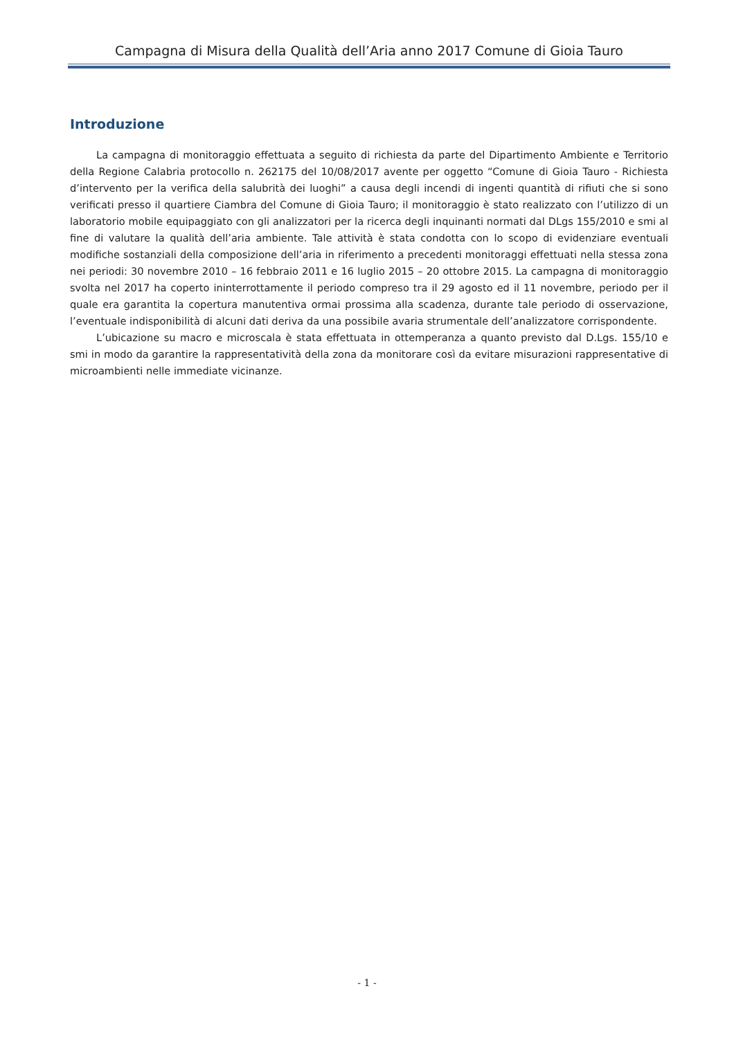Campagna di Misura della Qualità dell’Aria anno 2017 Comune di Gioia Tauro
Introduzione
La campagna di monitoraggio effettuata a seguito di richiesta da parte del Dipartimento Ambiente e Territorio della Regione Calabria protocollo n. 262175 del 10/08/2017 avente per oggetto “Comune di Gioia Tauro - Richiesta d’intervento per la verifica della salubrità dei luoghi” a causa degli incendi di ingenti quantità di rifiuti che si sono verificati presso il quartiere Ciambra del Comune di Gioia Tauro; il monitoraggio è stato realizzato con l’utilizzo di un laboratorio mobile equipaggiato con gli analizzatori per la ricerca degli inquinanti normati dal DLgs 155/2010 e smi al fine di valutare la qualità dell’aria ambiente. Tale attività è stata condotta con lo scopo di evidenziare eventuali modifiche sostanziali della composizione dell’aria in riferimento a precedenti monitoraggi effettuati nella stessa zona nei periodi: 30 novembre 2010 – 16 febbraio 2011 e 16 luglio 2015 – 20 ottobre 2015. La campagna di monitoraggio svolta nel 2017 ha coperto ininterrottamente il periodo compreso tra il 29 agosto ed il 11 novembre, periodo per il quale era garantita la copertura manutentiva ormai prossima alla scadenza, durante tale periodo di osservazione, l’eventuale indisponibilità di alcuni dati deriva da una possibile avaria strumentale dell’analizzatore corrispondente.
L’ubicazione su macro e microscala è stata effettuata in ottemperanza a quanto previsto dal D.Lgs. 155/10 e smi in modo da garantire la rappresentatività della zona da monitorare così da evitare misurazioni rappresentative di microambienti nelle immediate vicinanze.
- 1 -